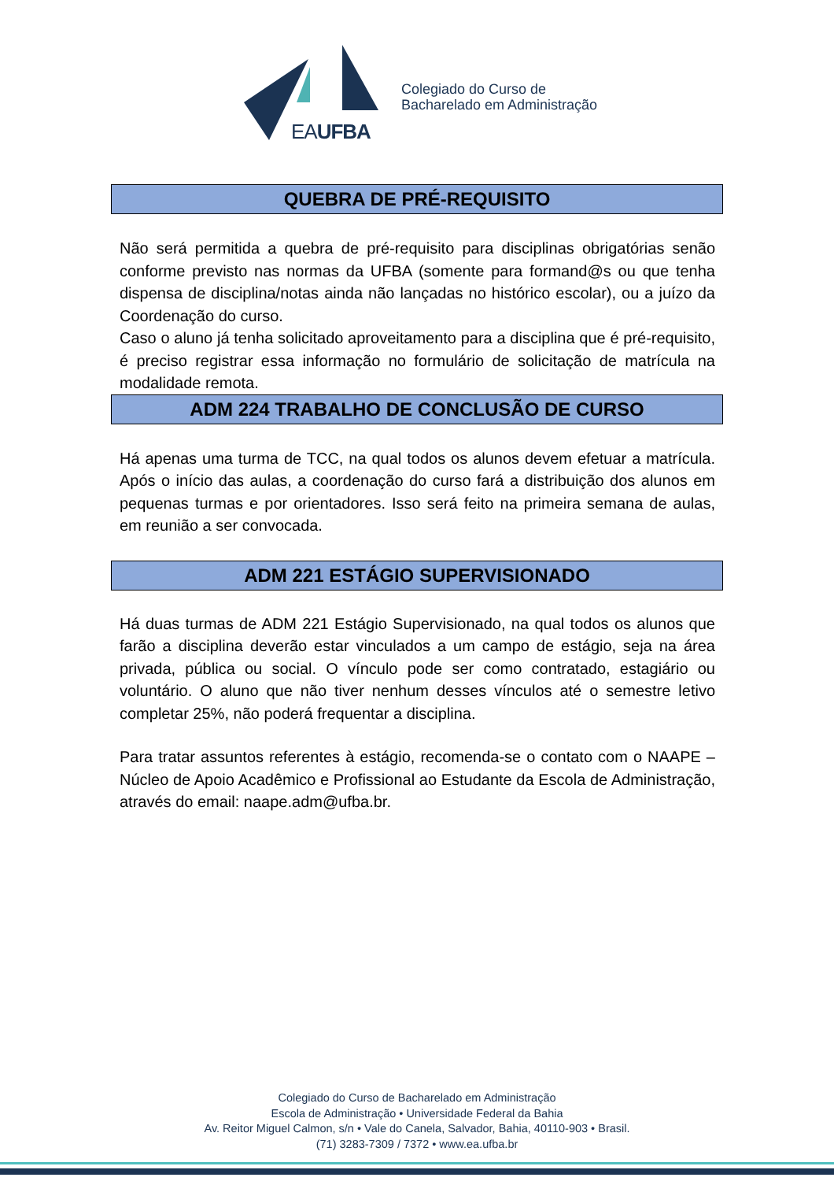EAUFBA
Colegiado do Curso de
Bacharelado em Administração
QUEBRA DE PRÉ-REQUISITO
Não será permitida a quebra de pré-requisito para disciplinas obrigatórias senão conforme previsto nas normas da UFBA (somente para formand@s ou que tenha dispensa de disciplina/notas ainda não lançadas no histórico escolar), ou a juízo da Coordenação do curso.
Caso o aluno já tenha solicitado aproveitamento para a disciplina que é pré-requisito, é preciso registrar essa informação no formulário de solicitação de matrícula na modalidade remota.
ADM 224 TRABALHO DE CONCLUSÃO DE CURSO
Há apenas uma turma de TCC, na qual todos os alunos devem efetuar a matrícula. Após o início das aulas, a coordenação do curso fará a distribuição dos alunos em pequenas turmas e por orientadores. Isso será feito na primeira semana de aulas, em reunião a ser convocada.
ADM 221 ESTÁGIO SUPERVISIONADO
Há duas turmas de ADM 221 Estágio Supervisionado, na qual todos os alunos que farão a disciplina deverão estar vinculados a um campo de estágio, seja na área privada, pública ou social. O vínculo pode ser como contratado, estagiário ou voluntário. O aluno que não tiver nenhum desses vínculos até o semestre letivo completar 25%, não poderá frequentar a disciplina.
Para tratar assuntos referentes à estágio, recomenda-se o contato com o NAAPE – Núcleo de Apoio Acadêmico e Profissional ao Estudante da Escola de Administração, através do email: naape.adm@ufba.br.
Colegiado do Curso de Bacharelado em Administração
Escola de Administração • Universidade Federal da Bahia
Av. Reitor Miguel Calmon, s/n • Vale do Canela, Salvador, Bahia, 40110-903 • Brasil.
(71) 3283-7309 / 7372 • www.ea.ufba.br